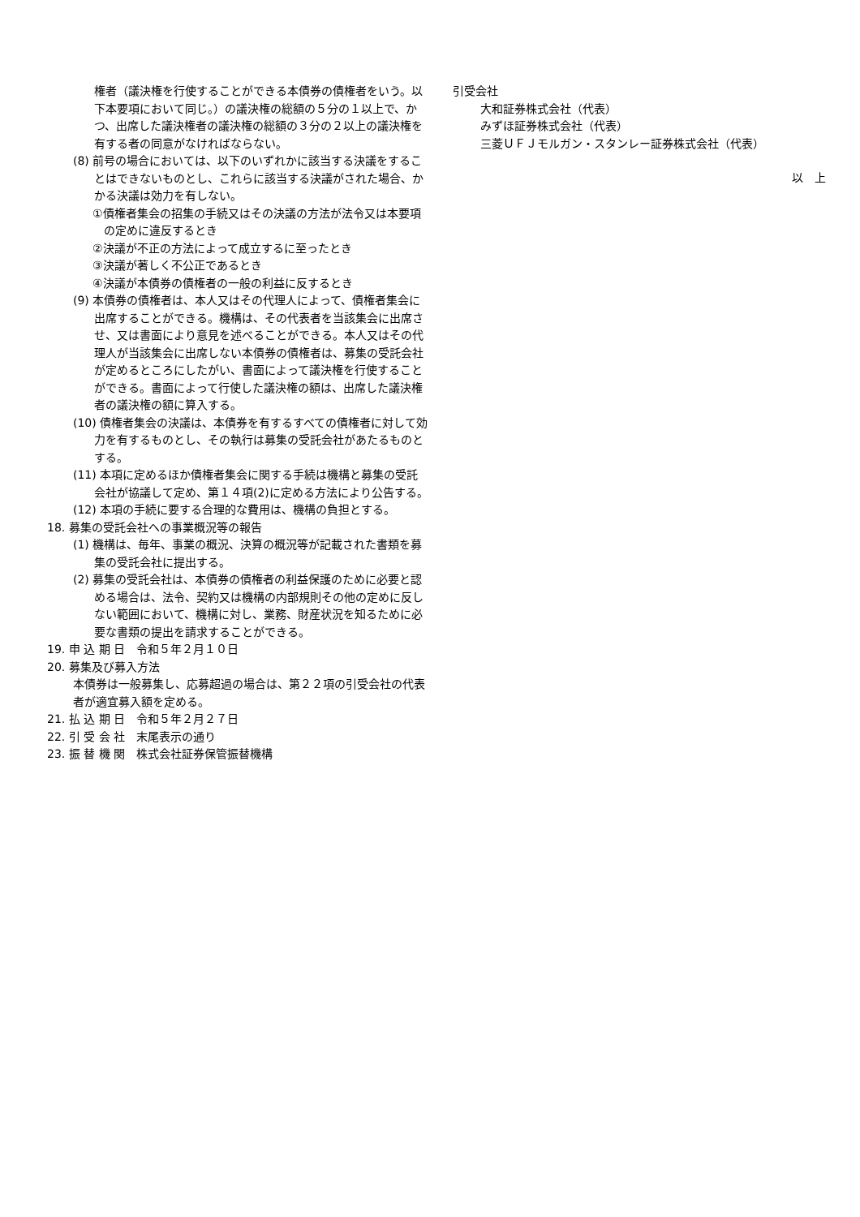権者（議決権を行使することができる本債券の債権者をいう。以下本要項において同じ。）の議決権の総額の５分の１以上で、かつ、出席した議決権者の議決権の総額の３分の２以上の議決権を有する者の同意がなければならない。
(8) 前号の場合においては、以下のいずれかに該当する決議をすることはできないものとし、これらに該当する決議がされた場合、かかる決議は効力を有しない。
①債権者集会の招集の手続又はその決議の方法が法令又は本要項の定めに違反するとき
②決議が不正の方法によって成立するに至ったとき
③決議が著しく不公正であるとき
④決議が本債券の債権者の一般の利益に反するとき
(9) 本債券の債権者は、本人又はその代理人によって、債権者集会に出席することができる。機構は、その代表者を当該集会に出席させ、又は書面により意見を述べることができる。本人又はその代理人が当該集会に出席しない本債券の債権者は、募集の受託会社が定めるところにしたがい、書面によって議決権を行使することができる。書面によって行使した議決権の額は、出席した議決権者の議決権の額に算入する。
(10) 債権者集会の決議は、本債券を有するすべての債権者に対して効力を有するものとし、その執行は募集の受託会社があたるものとする。
(11) 本項に定めるほか債権者集会に関する手続は機構と募集の受託会社が協議して定め、第１４項(2)に定める方法により公告する。
(12) 本項の手続に要する合理的な費用は、機構の負担とする。
18. 募集の受託会社への事業概況等の報告
(1) 機構は、毎年、事業の概況、決算の概況等が記載された書類を募集の受託会社に提出する。
(2) 募集の受託会社は、本債券の債権者の利益保護のために必要と認める場合は、法令、契約又は機構の内部規則その他の定めに反しない範囲において、機構に対し、業務、財産状況を知るために必要な書類の提出を請求することができる。
19. 申 込 期 日　令和５年２月１０日
20. 募集及び募入方法
本債券は一般募集し、応募超過の場合は、第２２項の引受会社の代表者が適宜募入額を定める。
21. 払 込 期 日　令和５年２月２７日
22. 引 受 会 社　末尾表示の通り
23. 振 替 機 関　株式会社証券保管振替機構
引受会社
大和証券株式会社（代表）
みずほ証券株式会社（代表）
三菱ＵＦＪモルガン・スタンレー証券株式会社（代表）
以　上